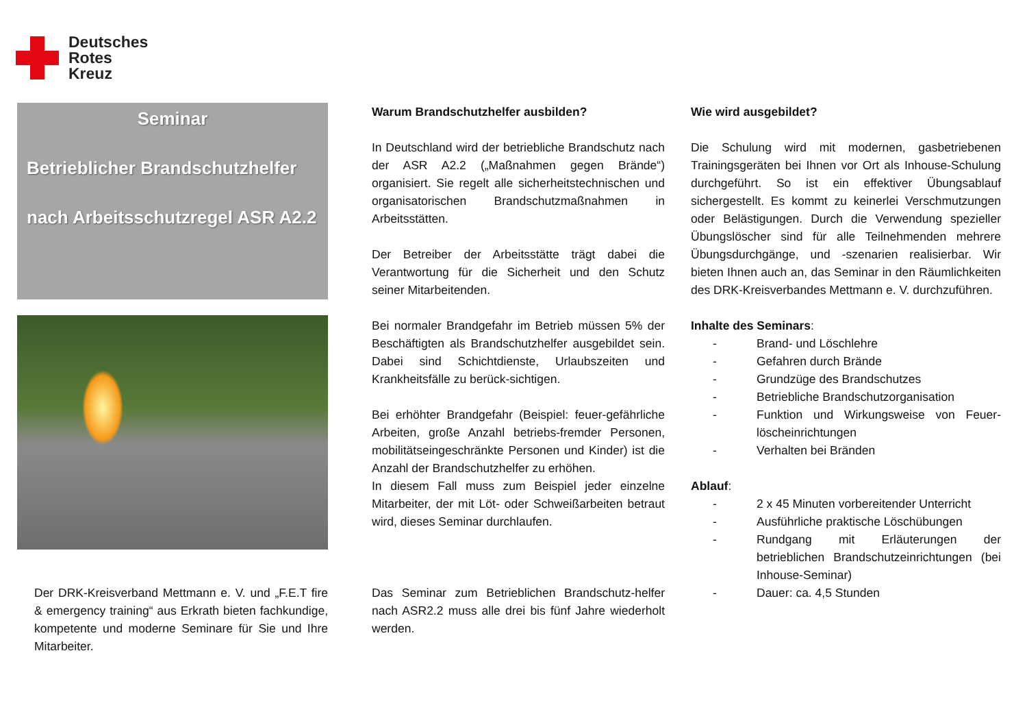Deutsches
Rotes
Kreuz
Seminar
Betrieblicher Brandschutzhelfer
nach Arbeitsschutzregel ASR A2.2
Der DRK-Kreisverband Mettmann e. V. und „F.E.T fire & emergency training“ aus Erkrath bieten fachkundige, kompetente und moderne Seminare für Sie und Ihre Mitarbeiter.
Warum Brandschutzhelfer ausbilden?
In Deutschland wird der betriebliche Brandschutz nach der ASR A2.2 („Maßnahmen gegen Brände“) organisiert. Sie regelt alle sicherheitstechnischen und organisatorischen Brandschutzmaßnahmen in Arbeitsstätten.
Der Betreiber der Arbeitsstätte trägt dabei die Verantwortung für die Sicherheit und den Schutz seiner Mitarbeitenden.
Bei normaler Brandgefahr im Betrieb müssen 5% der Beschäftigten als Brandschutzhelfer ausgebildet sein. Dabei sind Schichtdienste, Urlaubszeiten und Krankheitsfälle zu berück-sichtigen.
Bei erhöhter Brandgefahr (Beispiel: feuer-gefährliche Arbeiten, große Anzahl betriebs-fremder Personen, mobilitätseingeschränkte Personen und Kinder) ist die Anzahl der Brandschutzhelfer zu erhöhen.
In diesem Fall muss zum Beispiel jeder einzelne Mitarbeiter, der mit Löt- oder Schweißarbeiten betraut wird, dieses Seminar durchlaufen.
Das Seminar zum Betrieblichen Brandschutz-helfer nach ASR2.2 muss alle drei bis fünf Jahre wiederholt werden.
Wie wird ausgebildet?
Die Schulung wird mit modernen, gasbetriebenen Trainingsgeräten bei Ihnen vor Ort als Inhouse-Schulung durchgeführt. So ist ein effektiver Übungsablauf sichergestellt. Es kommt zu keinerlei Verschmutzungen oder Belästigungen. Durch die Verwendung spezieller Übungslöscher sind für alle Teilnehmenden mehrere Übungsdurchgänge, und -szenarien realisierbar. Wir bieten Ihnen auch an, das Seminar in den Räumlichkeiten des DRK-Kreisverbandes Mettmann e. V. durchzuführen.
Inhalte des Seminars:
- Brand- und Löschlehre
- Gefahren durch Brände
- Grundzüge des Brandschutzes
- Betriebliche Brandschutzorganisation
- Funktion und Wirkungsweise von Feuer-löscheinrichtungen
- Verhalten bei Bränden
Ablauf:
- 2 x 45 Minuten vorbereitender Unterricht
- Ausführliche praktische Löschübungen
- Rundgang mit Erläuterungen der betrieblichen Brandschutzeinrichtungen (bei Inhouse-Seminar)
- Dauer: ca. 4,5 Stunden